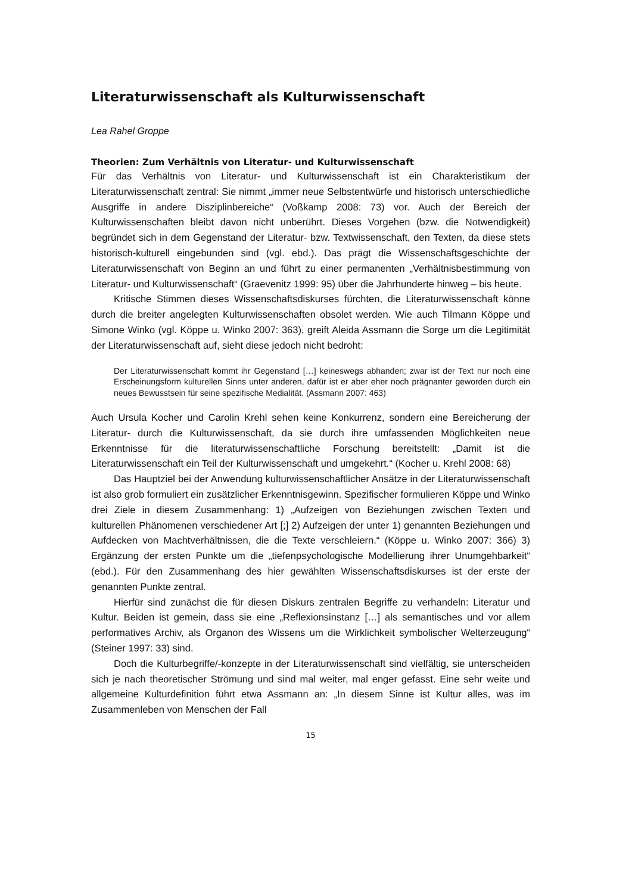Literaturwissenschaft als Kulturwissenschaft
Lea Rahel Groppe
Theorien: Zum Verhältnis von Literatur- und Kulturwissenschaft
Für das Verhältnis von Literatur- und Kulturwissenschaft ist ein Charakteristikum der Literaturwissenschaft zentral: Sie nimmt „immer neue Selbstentwürfe und historisch unterschiedliche Ausgriffe in andere Disziplinbereiche“ (Voßkamp 2008: 73) vor. Auch der Bereich der Kulturwissenschaften bleibt davon nicht unberührt. Dieses Vorgehen (bzw. die Notwendigkeit) begründet sich in dem Gegenstand der Literatur- bzw. Textwissenschaft, den Texten, da diese stets historisch-kulturell eingebunden sind (vgl. ebd.). Das prägt die Wissenschaftsgeschichte der Literaturwissenschaft von Beginn an und führt zu einer permanenten „Verhältnisbestimmung von Literatur- und Kulturwissenschaft“ (Graevenitz 1999: 95) über die Jahrhunderte hinweg – bis heute.
Kritische Stimmen dieses Wissenschaftsdiskurses fürchten, die Literaturwissenschaft könne durch die breiter angelegten Kulturwissenschaften obsolet werden. Wie auch Tilmann Köppe und Simone Winko (vgl. Köppe u. Winko 2007: 363), greift Aleida Assmann die Sorge um die Legitimität der Literaturwissenschaft auf, sieht diese jedoch nicht bedroht:
Der Literaturwissenschaft kommt ihr Gegenstand […] keineswegs abhanden; zwar ist der Text nur noch eine Erscheinungsform kulturellen Sinns unter anderen, dafür ist er aber eher noch prägnanter geworden durch ein neues Bewusstsein für seine spezifische Medialität. (Assmann 2007: 463)
Auch Ursula Kocher und Carolin Krehl sehen keine Konkurrenz, sondern eine Bereicherung der Literatur- durch die Kulturwissenschaft, da sie durch ihre umfassenden Möglichkeiten neue Erkenntnisse für die literaturwissenschaftliche Forschung bereitstellt: „Damit ist die Literaturwissenschaft ein Teil der Kulturwissenschaft und umgekehrt.“ (Kocher u. Krehl 2008: 68)
Das Hauptziel bei der Anwendung kulturwissenschaftlicher Ansätze in der Literaturwissenschaft ist also grob formuliert ein zusätzlicher Erkenntnisgewinn. Spezifischer formulieren Köppe und Winko drei Ziele in diesem Zusammenhang: 1) „Aufzeigen von Beziehungen zwischen Texten und kulturellen Phänomenen verschiedener Art [;] 2) Aufzeigen der unter 1) genannten Beziehungen und Aufdecken von Machtverhältnissen, die die Texte verschleiern.“ (Köppe u. Winko 2007: 366) 3) Ergänzung der ersten Punkte um die „tiefenpsychologische Modellierung ihrer Unumgehbarkeit“ (ebd.). Für den Zusammenhang des hier gewählten Wissenschaftsdiskurses ist der erste der genannten Punkte zentral.
Hierfür sind zunächst die für diesen Diskurs zentralen Begriffe zu verhandeln: Literatur und Kultur. Beiden ist gemein, dass sie eine „Reflexionsinstanz […] als semantisches und vor allem performatives Archiv, als Organon des Wissens um die Wirklichkeit symbolischer Welterzeugung“ (Steiner 1997: 33) sind.
Doch die Kulturbegriffe/-konzepte in der Literaturwissenschaft sind vielfältig, sie unterscheiden sich je nach theoretischer Strömung und sind mal weiter, mal enger gefasst. Eine sehr weite und allgemeine Kulturdefinition führt etwa Assmann an: „In diesem Sinne ist Kultur alles, was im Zusammenleben von Menschen der Fall
15